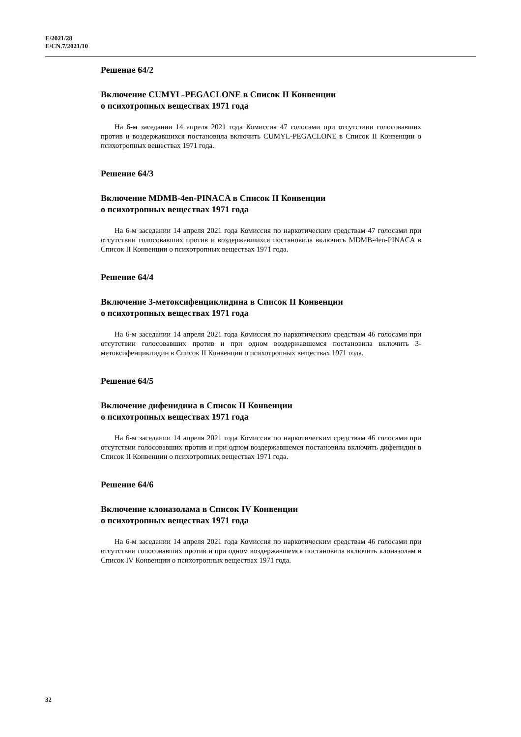E/2021/28
E/CN.7/2021/10
Решение 64/2
Включение CUMYL-PEGACLONE в Список II Конвенции
о психотропных веществах 1971 года
На 6-м заседании 14 апреля 2021 года Комиссия 47 голосами при отсутствии голосовавших против и воздержавшихся постановила включить CUMYL-PEGACLONE в Список II Конвенции о психотропных веществах 1971 года.
Решение 64/3
Включение MDMB-4en-PINACA в Список II Конвенции
о психотропных веществах 1971 года
На 6-м заседании 14 апреля 2021 года Комиссия по наркотическим средствам 47 голосами при отсутствии голосовавших против и воздержавшихся постановила включить MDMB-4en-PINACA в Список II Конвенции о психотропных веществах 1971 года.
Решение 64/4
Включение 3-метоксифенциклидина в Список II Конвенции
о психотропных веществах 1971 года
На 6-м заседании 14 апреля 2021 года Комиссия по наркотическим средствам 46 голосами при отсутствии голосовавших против и при одном воздержавшемся постановила включить 3-метоксифенциклидин в Список II Конвенции о психотропных веществах 1971 года.
Решение 64/5
Включение дифенидина в Список II Конвенции
о психотропных веществах 1971 года
На 6-м заседании 14 апреля 2021 года Комиссия по наркотическим средствам 46 голосами при отсутствии голосовавших против и при одном воздержавшемся постановила включить дифенидин в Список II Конвенции о психотропных веществах 1971 года.
Решение 64/6
Включение клоназолама в Список IV Конвенции
о психотропных веществах 1971 года
На 6-м заседании 14 апреля 2021 года Комиссия по наркотическим средствам 46 голосами при отсутствии голосовавших против и при одном воздержавшемся постановила включить клоназолам в Список IV Конвенции о психотропных веществах 1971 года.
32